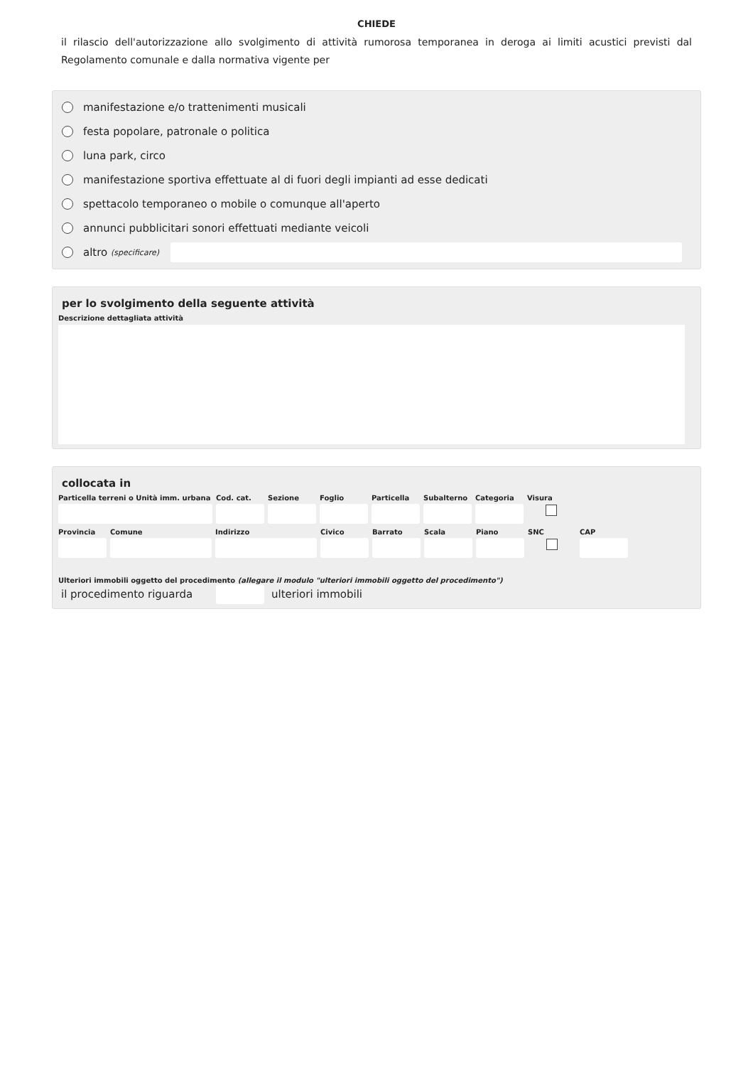CHIEDE
il rilascio dell'autorizzazione allo svolgimento di attività rumorosa temporanea in deroga ai limiti acustici previsti dal Regolamento comunale e dalla normativa vigente per
manifestazione e/o trattenimenti musicali
festa popolare, patronale o politica
luna park, circo
manifestazione sportiva effettuate al di fuori degli impianti ad esse dedicati
spettacolo temporaneo o mobile o comunque all'aperto
annunci pubblicitari sonori effettuati mediante veicoli
altro (specificare)
per lo svolgimento della seguente attività
Descrizione dettagliata attività
collocata in
Particella terreni o Unità imm. urbana
Cod. cat.
Sezione Foglio Particella
Subalterno
Categoria
Visura
Provincia
Comune Indirizzo Civico Barrato Scala Piano SNC CAP
Ulteriori immobili oggetto del procedimento (allegare il modulo "ulteriori immobili oggetto del procedimento")
il procedimento riguarda ulteriori immobili